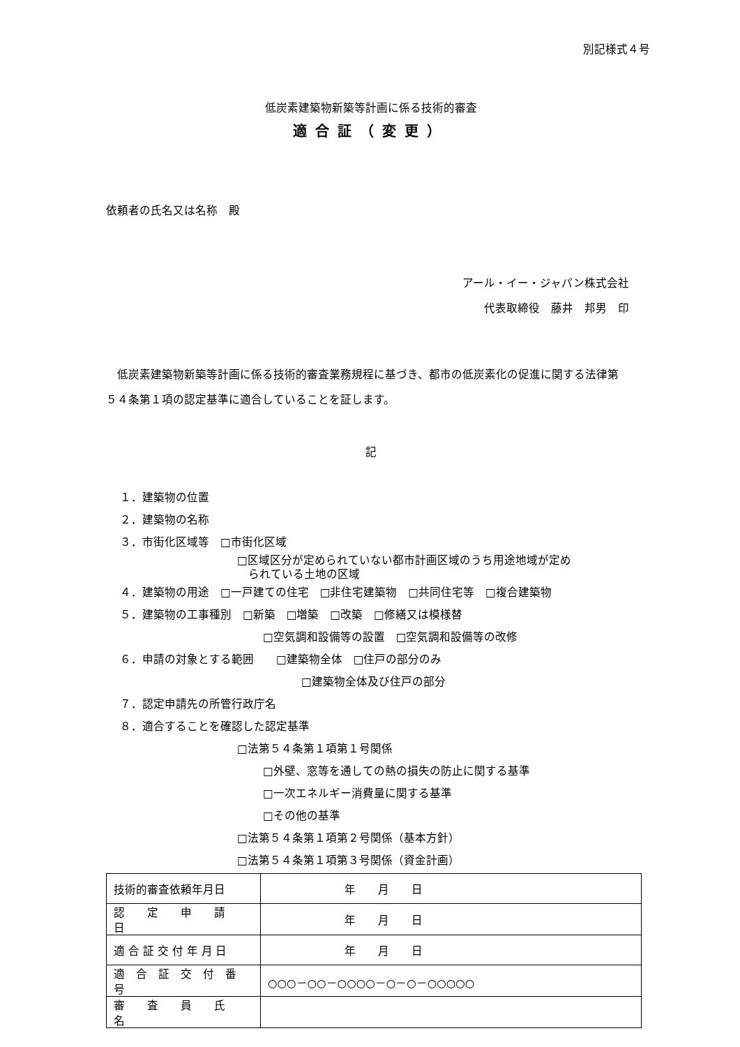別記様式４号
低炭素建築物新築等計画に係る技術的審査
適合証（変更）
依頼者の氏名又は名称　殿
アール・イー・ジャパン株式会社
代表取締役　藤井　邦男　印
　低炭素建築物新築等計画に係る技術的審査業務規程に基づき、都市の低炭素化の促進に関する法律第５４条第１項の認定基準に適合していることを証します。
記
１．建築物の位置
２．建築物の名称
３．市街化区域等　□市街化区域
□区域区分が定められていない都市計画区域のうち用途地域が定め
　られている土地の区域
４．建築物の用途　□一戸建ての住宅　□非住宅建築物　□共同住宅等　□複合建築物
５．建築物の工事種別　□新築　□増築　□改築　□修繕又は模様替
□空気調和設備等の設置　□空気調和設備等の改修
６．申請の対象とする範囲　　□建築物全体　□住戸の部分のみ
□建築物全体及び住戸の部分
７．認定申請先の所管行政庁名
８．適合することを確認した認定基準
□法第５４条第１項第１号関係
□外壁、窓等を通しての熱の損失の防止に関する基準
□一次エネルギー消費量に関する基準
□その他の基準
□法第５４条第１項第２号関係（基本方針）
□法第５４条第１項第３号関係（資金計画）
| 技術的審査依頼年月日 | 年 月 日 |
| 認 定 申 請 日 | 年 月 日 |
| 適 合 証 交 付 年 月 日 | 年 月 日 |
| 適 合 証 交 付 番 号 | ○○○－○○－○○○○－○－○－○○○○○ |
| 審 査 員 氏 名 | |